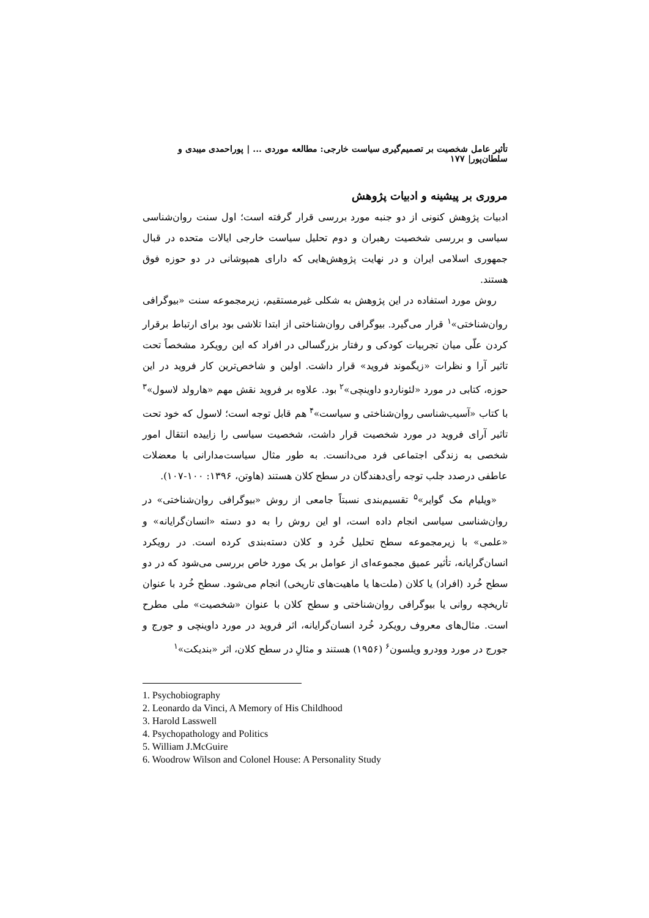تأثیر عامل شخصیت بر تصمیم‌گیری سیاست خارجی: مطالعه موردی ... | پوراحمدی میبدی و سلطان‌پور| ۱۷۷
مروری بر پیشینه و ادبیات پژوهش
ادبیات پژوهش کنونی از دو جنبه مورد بررسی قرار گرفته است؛ اول سنت روان‌شناسی سیاسی و بررسی شخصیت رهبران و دوم تحلیل سیاست خارجی ایالات متحده در قبال جمهوری اسلامی ایران و در نهایت پژوهش‌هایی که دارای همپوشانی در دو حوزه فوق هستند.
روش مورد استفاده در این پژوهش به شکلی غیرمستقیم، زیرمجموعه سنت «بیوگرافی روان‌شناختی»<sup>۱</sup> قرار می‌گیرد. بیوگرافی روان‌شناختی از ابتدا تلاشی بود برای ارتباط برقرار کردن علّی میان تجربیات کودکی و رفتار بزرگسالی در افراد که این رویکرد مشخصاً تحت تاثیر آرا و نظرات «زیگموند فروید» قرار داشت. اولین و شاخص‌ترین کار فروید در این حوزه، کتابی در مورد «لئوناردو داوینچی»<sup>۲</sup> بود. علاوه بر فروید نقش مهم «هارولد لاسول»<sup>۳</sup> با کتاب «آسیب‌شناسی روان‌شناختی و سیاست»<sup>۴</sup> هم قابل توجه است؛ لاسول که خود تحت تاثیر آرای فروید در مورد شخصیت قرار داشت، شخصیت سیاسی را زاییده انتقال امور شخصی به زندگی اجتماعی فرد می‌دانست. به طور مثال سیاست‌مدارانی با معضلات عاطفی درصدد جلب توجه رأی‌دهندگان در سطح کلان هستند (هاوتن، ۱۳۹۶: ۱۰۰-۱۰۷).
«ویلیام مک گوایر»<sup>۵</sup> تقسیم‌بندی نسبتاً جامعی از روش «بیوگرافی روان‌شناختی» در روان‌شناسی سیاسی انجام داده است، او این روش را به دو دسته «انسان‌گرایانه» و «علمی» با زیرمجموعه سطح تحلیل خُرد و کلان دسته‌بندی کرده است. در رویکرد انسان‌گرایانه، تأثیر عمیق مجموعه‌ای از عوامل بر یک مورد خاص بررسی می‌شود که در دو سطح خُرد (افراد) یا کلان (ملت‌ها یا ماهیت‌های تاریخی) انجام می‌شود. سطح خُرد با عنوان تاریخچه روانی یا بیوگرافی روان‌شناختی و سطح کلان با عنوان «شخصیت» ملی مطرح است. مثال‌های معروف رویکرد خُرد انسان‌گرایانه، اثر فروید در مورد داوینچی و جورج و جورج در مورد وودرو ویلسون<sup>۶</sup> (۱۹۵۶) هستند و مثالِ در سطح کلان، اثر «بندیکت»<sup>۱</sup>
1. Psychobiography
2. Leonardo da Vinci, A Memory of His Childhood
3. Harold Lasswell
4. Psychopathology and Politics
5. William J.McGuire
6. Woodrow Wilson and Colonel House: A Personality Study